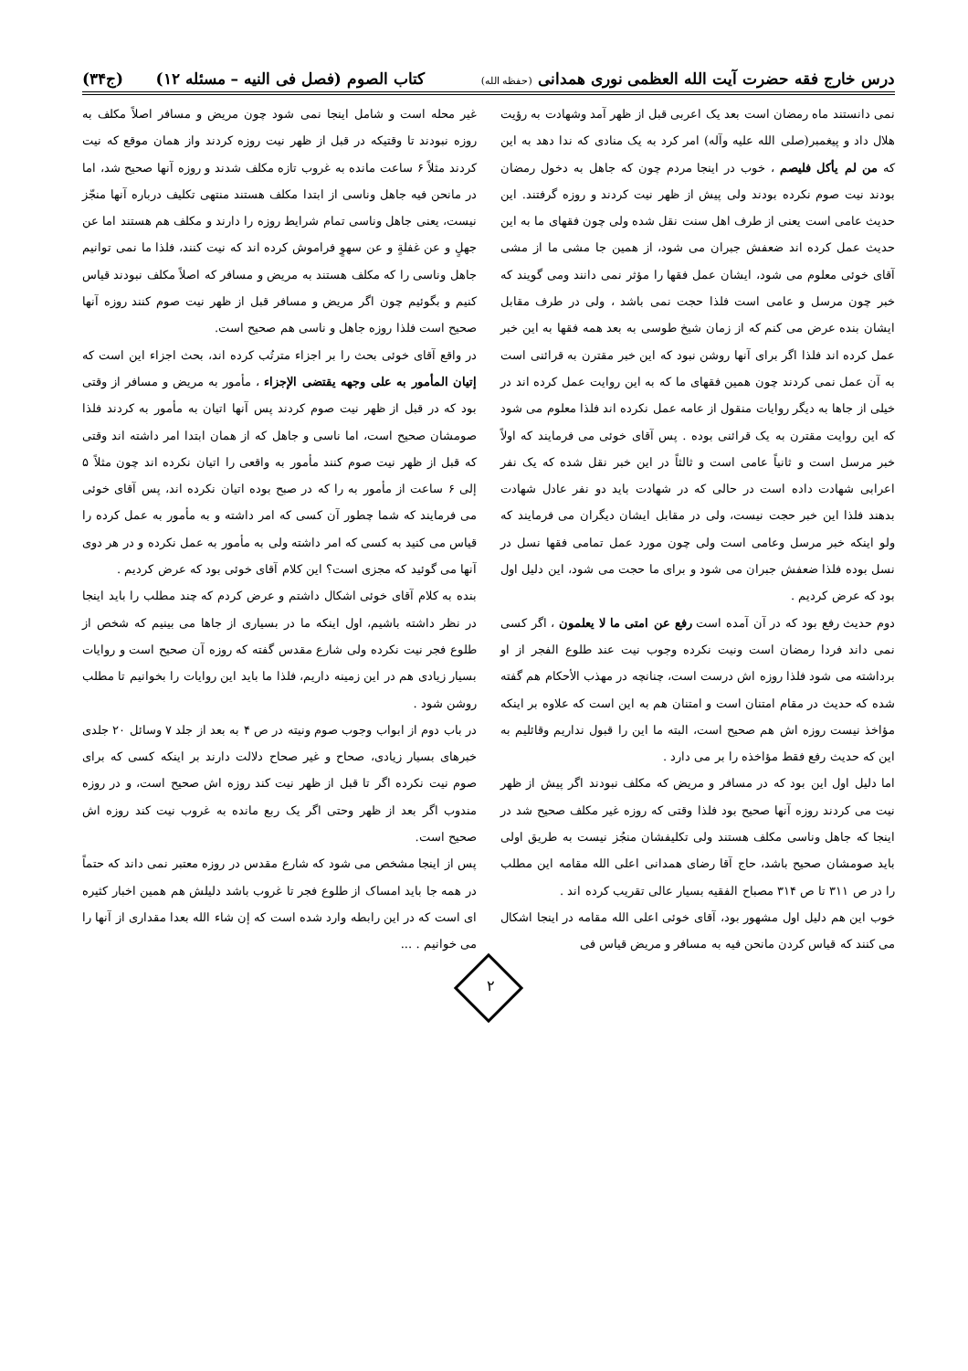درس خارج فقه حضرت آیت الله العظمی نوری همدانی (حفظه الله)
کتاب الصوم (فصل فی النیه – مسئله ۱۲) (ج۳۴)
نمی دانستند ماه رمضان است بعد یک اعربی قبل از ظهر آمد وشهادت به رؤیت هلال داد و پیغمبر(صلی الله علیه وآله) امر کرد به یک منادی که ندا دهد به این که من لم یأکل فلیصم ، خوب در اینجا مردم چون که جاهل به دخول رمضان بودند نیت صوم نکرده بودند ولی پیش از ظهر نیت کردند و روزه گرفتند. این حدیث عامی است یعنی از طرف اهل سنت نقل شده ولی چون فقهای ما به این حدیث عمل کرده اند ضعفش جبران می شود، از همین جا مشی ما از مشی آقای خوئی معلوم می شود، ایشان عمل فقها را مؤثر نمی دانند ومی گویند که خبر چون مرسل و عامی است فلذا حجت نمی باشد ، ولی در طرف مقابل ایشان بنده عرض می کنم که از زمان شیخ طوسی به بعد همه فقها به این خبر عمل کرده اند فلذا اگر برای آنها روشن نبود که این خبر مقترن به قرائنی است به آن عمل نمی کردند چون همین فقهای ما که به این روایت عمل کرده اند در خیلی از جاها به دیگر روایات منقول از عامه عمل نکرده اند فلذا معلوم می شود که این روایت مقترن به یک قرائنی بوده . پس آقای خوئی می فرمایند که اولاً خبر مرسل است و ثانیاً عامی است و ثالثاً در این خبر نقل شده که یک نفر اعرابی شهادت داده است در حالی که در شهادت باید دو نفر عادل شهادت بدهند فلذا این خبر حجت نیست، ولی در مقابل ایشان دیگران می فرمایند که ولو اینکه خبر مرسل وعامی است ولی چون مورد عمل تمامی فقها نسل در نسل بوده فلذا ضعفش جبران می شود و برای ما حجت می شود، این دلیل اول بود که عرض کردیم .
دوم حدیث رفع بود که در آن آمده است رفع عن امتی ما لا یعلمون ، اگر کسی نمی داند فردا رمضان است ونیت نکرده وجوب نیت عند طلوع الفجر از او برداشته می شود فلذا روزه اش درست است، چنانچه در مهذب الأحکام هم گفته شده که حدیث در مقام امتنان است و امتنان هم به این است که علاوه بر اینکه مؤاخذ نیست روزه اش هم صحیح است، البته ما این را قبول نداریم وقائلیم به این که حدیث رفع فقط مؤاخذه را بر می دارد .
اما دلیل اول این بود که در مسافر و مریض که مکلف نبودند اگر پیش از ظهر نیت می کردند روزه آنها صحیح بود فلذا وقتی که روزه غیر مکلف صحیح شد در اینجا که جاهل وناسی مکلف هستند ولی تکلیفشان منجُز نیست به طریق اولی باید صومشان صحیح باشد، حاج آقا رضای همدانی اعلی الله مقامه این مطلب را در ص ۳۱۱ تا ص ۳۱۴ مصباح الفقیه بسیار عالی تقریب کرده اند .
خوب این هم دلیل اول مشهور بود، آقای خوئی اعلی الله مقامه در اینجا اشکال می کنند که قیاس کردن مانحن فیه به مسافر و مریض قیاس فی
غیر محله است و شامل اینجا نمی شود چون مریض و مسافر اصلاً مکلف به روزه نبودند تا وقتیکه در قبل از ظهر نیت روزه کردند واز همان موقع که نیت کردند مثلاً ۶ ساعت مانده به غروب تازه مکلف شدند و روزه آنها صحیح شد، اما در مانحن فیه جاهل وناسی از ابتدا مکلف هستند منتهی تکلیف درباره آنها منجّز نیست، یعنی جاهل وناسی تمام شرایط روزه را دارند و مکلف هم هستند اما عن جهلٍ و عن غفلةٍ و عن سهوٍ فراموش کرده اند که نیت کنند، فلذا ما نمی توانیم جاهل وناسی را که مکلف هستند به مریض و مسافر که اصلاً مکلف نبودند قیاس کنیم و بگوئیم چون اگر مریض و مسافر قبل از ظهر نیت صوم کنند روزه آنها صحیح است فلذا روزه جاهل و ناسی هم صحیح است.
در واقع آقای خوئی بحث را بر اجزاء مترتُب کرده اند، بحث اجزاء این است که إتیان المأمور به علی وجهه یقتضی الإجزاء ، مأمور به مریض و مسافر از وقتی بود که در قبل از ظهر نیت صوم کردند پس آنها اتیان به مأمور به کردند فلذا صومشان صحیح است، اما ناسی و جاهل که از همان ابتدا امر داشته اند وقتی که قبل از ظهر نیت صوم کنند مأمور به واقعی را اتیان نکرده اند چون مثلاً ۵ إلی ۶ ساعت از مأمور به را که در صبح بوده اتیان نکرده اند، پس آقای خوئی می فرمایند که شما چطور آن کسی که امر داشته و به مأمور به عمل کرده را قیاس می کنید به کسی که امر داشته ولی به مأمور به عمل نکرده و در هر دوی آنها می گوئید که مجزی است؟ این کلام آقای خوئی بود که عرض کردیم .
بنده به کلام آقای خوئی اشکال داشتم و عرض کردم که چند مطلب را باید اینجا در نظر داشته باشیم، اول اینکه ما در بسیاری از جاها می بینیم که شخص از طلوع فجر نیت نکرده ولی شارع مقدس گفته که روزه آن صحیح است و روایات بسیار زیادی هم در این زمینه داریم، فلذا ما باید این روایات را بخوانیم تا مطلب روشن شود .
در باب دوم از ابواب وجوب صوم ونیته در ص ۴ به بعد از جلد ۷ وسائل ۲۰ جلدی خبرهای بسیار زیادی، صحاح و غیر صحاح دلالت دارند بر اینکه کسی که برای صوم نیت نکرده اگر تا قبل از ظهر نیت کند روزه اش صحیح است، و در روزه مندوب اگر بعد از ظهر وحتی اگر یک ربع مانده به غروب نیت کند روزه اش صحیح است.
پس از اینجا مشخص می شود که شارع مقدس در روزه معتبر نمی داند که حتماً در همه جا باید امساک از طلوع فجر تا غروب باشد دلیلش هم همین اخبار کثیره ای است که در این رابطه وارد شده است که إن شاء الله بعدا مقداری از آنها را می خوانیم . ...
۲